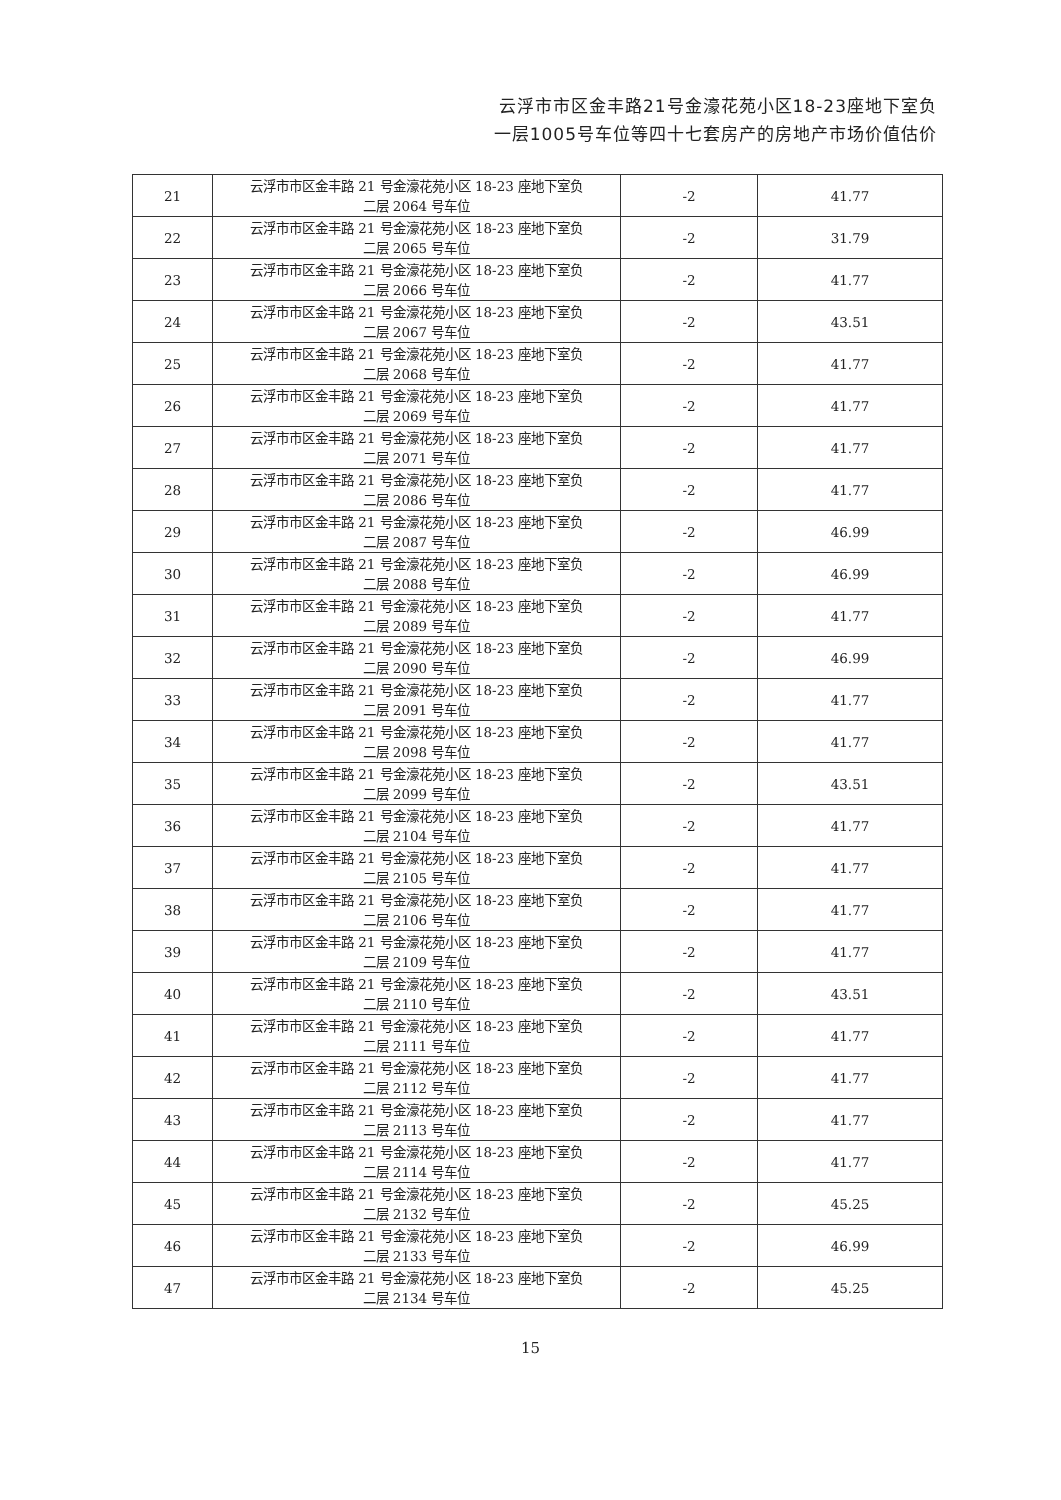云浮市市区金丰路21号金濠花苑小区18-23座地下室负
一层1005号车位等四十七套房产的房地产市场价值估价
| 21 | 云浮市市区金丰路 21 号金濠花苑小区 18-23 座地下室负 二层 2064 号车位 | -2 | 41.77 |
| 22 | 云浮市市区金丰路 21 号金濠花苑小区 18-23 座地下室负 二层 2065 号车位 | -2 | 31.79 |
| 23 | 云浮市市区金丰路 21 号金濠花苑小区 18-23 座地下室负 二层 2066 号车位 | -2 | 41.77 |
| 24 | 云浮市市区金丰路 21 号金濠花苑小区 18-23 座地下室负 二层 2067 号车位 | -2 | 43.51 |
| 25 | 云浮市市区金丰路 21 号金濠花苑小区 18-23 座地下室负 二层 2068 号车位 | -2 | 41.77 |
| 26 | 云浮市市区金丰路 21 号金濠花苑小区 18-23 座地下室负 二层 2069 号车位 | -2 | 41.77 |
| 27 | 云浮市市区金丰路 21 号金濠花苑小区 18-23 座地下室负 二层 2071 号车位 | -2 | 41.77 |
| 28 | 云浮市市区金丰路 21 号金濠花苑小区 18-23 座地下室负 二层 2086 号车位 | -2 | 41.77 |
| 29 | 云浮市市区金丰路 21 号金濠花苑小区 18-23 座地下室负 二层 2087 号车位 | -2 | 46.99 |
| 30 | 云浮市市区金丰路 21 号金濠花苑小区 18-23 座地下室负 二层 2088 号车位 | -2 | 46.99 |
| 31 | 云浮市市区金丰路 21 号金濠花苑小区 18-23 座地下室负 二层 2089 号车位 | -2 | 41.77 |
| 32 | 云浮市市区金丰路 21 号金濠花苑小区 18-23 座地下室负 二层 2090 号车位 | -2 | 46.99 |
| 33 | 云浮市市区金丰路 21 号金濠花苑小区 18-23 座地下室负 二层 2091 号车位 | -2 | 41.77 |
| 34 | 云浮市市区金丰路 21 号金濠花苑小区 18-23 座地下室负 二层 2098 号车位 | -2 | 41.77 |
| 35 | 云浮市市区金丰路 21 号金濠花苑小区 18-23 座地下室负 二层 2099 号车位 | -2 | 43.51 |
| 36 | 云浮市市区金丰路 21 号金濠花苑小区 18-23 座地下室负 二层 2104 号车位 | -2 | 41.77 |
| 37 | 云浮市市区金丰路 21 号金濠花苑小区 18-23 座地下室负 二层 2105 号车位 | -2 | 41.77 |
| 38 | 云浮市市区金丰路 21 号金濠花苑小区 18-23 座地下室负 二层 2106 号车位 | -2 | 41.77 |
| 39 | 云浮市市区金丰路 21 号金濠花苑小区 18-23 座地下室负 二层 2109 号车位 | -2 | 41.77 |
| 40 | 云浮市市区金丰路 21 号金濠花苑小区 18-23 座地下室负 二层 2110 号车位 | -2 | 43.51 |
| 41 | 云浮市市区金丰路 21 号金濠花苑小区 18-23 座地下室负 二层 2111 号车位 | -2 | 41.77 |
| 42 | 云浮市市区金丰路 21 号金濠花苑小区 18-23 座地下室负 二层 2112 号车位 | -2 | 41.77 |
| 43 | 云浮市市区金丰路 21 号金濠花苑小区 18-23 座地下室负 二层 2113 号车位 | -2 | 41.77 |
| 44 | 云浮市市区金丰路 21 号金濠花苑小区 18-23 座地下室负 二层 2114 号车位 | -2 | 41.77 |
| 45 | 云浮市市区金丰路 21 号金濠花苑小区 18-23 座地下室负 二层 2132 号车位 | -2 | 45.25 |
| 46 | 云浮市市区金丰路 21 号金濠花苑小区 18-23 座地下室负 二层 2133 号车位 | -2 | 46.99 |
| 47 | 云浮市市区金丰路 21 号金濠花苑小区 18-23 座地下室负 二层 2134 号车位 | -2 | 45.25 |
15